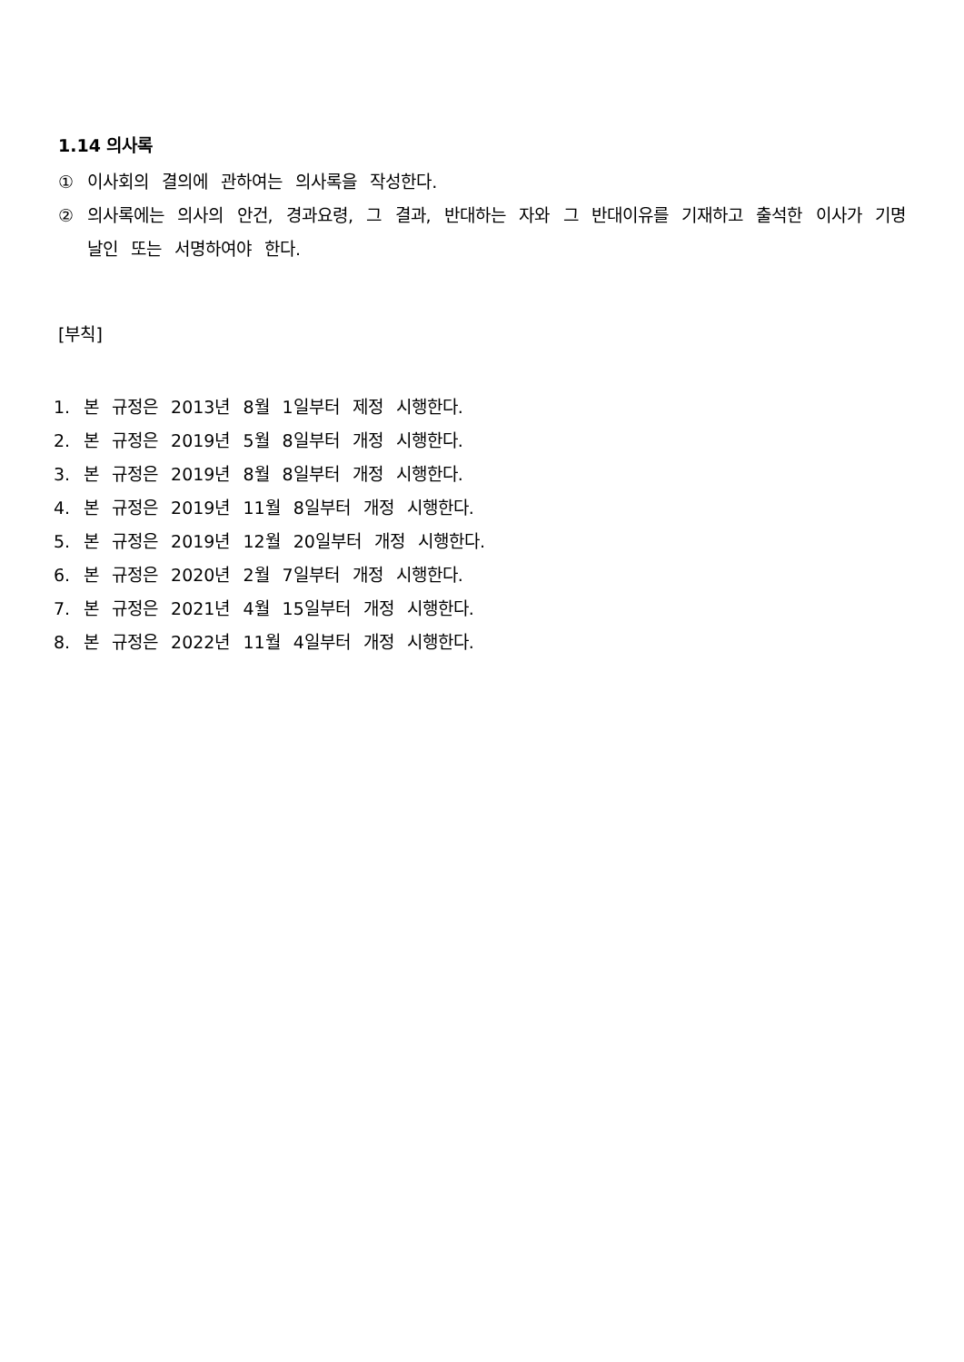1.14 의사록
① 이사회의 결의에 관하여는 의사록을 작성한다.
② 의사록에는 의사의 안건, 경과요령, 그 결과, 반대하는 자와 그 반대이유를 기재하고 출석한 이사가 기명날인 또는 서명하여야 한다.
[부칙]
1. 본 규정은 2013년 8월 1일부터 제정 시행한다.
2. 본 규정은 2019년 5월 8일부터 개정 시행한다.
3. 본 규정은 2019년 8월 8일부터 개정 시행한다.
4. 본 규정은 2019년 11월 8일부터 개정 시행한다.
5. 본 규정은 2019년 12월 20일부터 개정 시행한다.
6. 본 규정은 2020년 2월 7일부터 개정 시행한다.
7. 본 규정은 2021년 4월 15일부터 개정 시행한다.
8. 본 규정은 2022년 11월 4일부터 개정 시행한다.